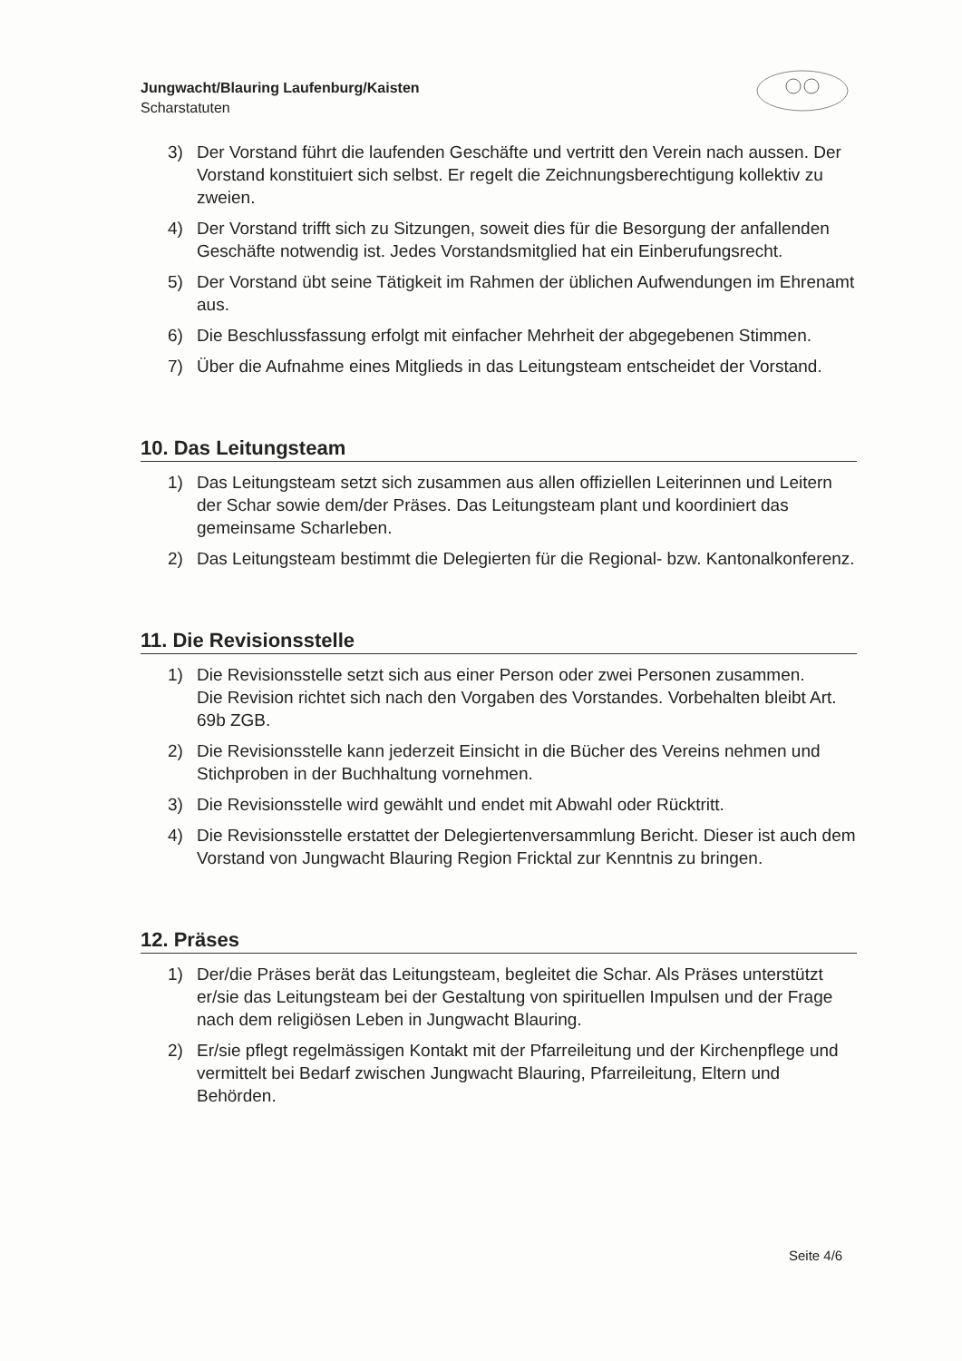Jungwacht/Blauring Laufenburg/Kaisten
Scharstatuten
3) Der Vorstand führt die laufenden Geschäfte und vertritt den Verein nach aussen. Der Vorstand konstituiert sich selbst. Er regelt die Zeichnungsberechtigung kollektiv zu zweien.
4) Der Vorstand trifft sich zu Sitzungen, soweit dies für die Besorgung der anfallenden Geschäfte notwendig ist. Jedes Vorstandsmitglied hat ein Einberufungsrecht.
5) Der Vorstand übt seine Tätigkeit im Rahmen der üblichen Aufwendungen im Ehrenamt aus.
6) Die Beschlussfassung erfolgt mit einfacher Mehrheit der abgegebenen Stimmen.
7) Über die Aufnahme eines Mitglieds in das Leitungsteam entscheidet der Vorstand.
10. Das Leitungsteam
1) Das Leitungsteam setzt sich zusammen aus allen offiziellen Leiterinnen und Leitern der Schar sowie dem/der Präses. Das Leitungsteam plant und koordiniert das gemeinsame Scharleben.
2) Das Leitungsteam bestimmt die Delegierten für die Regional- bzw. Kantonalkonferenz.
11. Die Revisionsstelle
1) Die Revisionsstelle setzt sich aus einer Person oder zwei Personen zusammen.
Die Revision richtet sich nach den Vorgaben des Vorstandes. Vorbehalten bleibt Art. 69b ZGB.
2) Die Revisionsstelle kann jederzeit Einsicht in die Bücher des Vereins nehmen und Stichproben in der Buchhaltung vornehmen.
3) Die Revisionsstelle wird gewählt und endet mit Abwahl oder Rücktritt.
4) Die Revisionsstelle erstattet der Delegiertenversammlung Bericht. Dieser ist auch dem Vorstand von Jungwacht Blauring Region Fricktal zur Kenntnis zu bringen.
12. Präses
1) Der/die Präses berät das Leitungsteam, begleitet die Schar. Als Präses unterstützt er/sie das Leitungsteam bei der Gestaltung von spirituellen Impulsen und der Frage nach dem religiösen Leben in Jungwacht Blauring.
2) Er/sie pflegt regelmässigen Kontakt mit der Pfarreileitung und der Kirchenpflege und vermittelt bei Bedarf zwischen Jungwacht Blauring, Pfarreileitung, Eltern und Behörden.
Seite 4/6